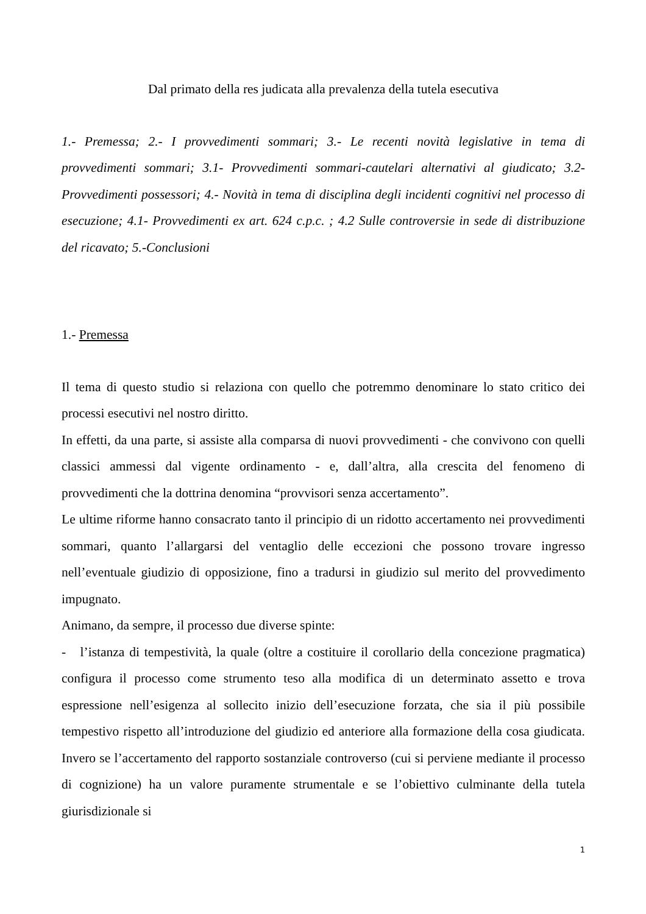Dal primato della res judicata alla prevalenza della tutela esecutiva
1.- Premessa; 2.- I provvedimenti sommari; 3.- Le recenti novità legislative in tema di provvedimenti sommari; 3.1- Provvedimenti sommari-cautelari alternativi al giudicato; 3.2- Provvedimenti possessori; 4.- Novità in tema di disciplina degli incidenti cognitivi nel processo di esecuzione; 4.1- Provvedimenti ex art. 624 c.p.c. ; 4.2 Sulle controversie in sede di distribuzione del ricavato; 5.-Conclusioni
1.- Premessa
Il tema di questo studio si relaziona con quello che potremmo denominare lo stato critico dei processi esecutivi nel nostro diritto.
In effetti, da una parte, si assiste alla comparsa di nuovi provvedimenti - che convivono con quelli classici ammessi dal vigente ordinamento - e, dall’altra, alla crescita del fenomeno di provvedimenti che la dottrina denomina “provvisori senza accertamento”.
Le ultime riforme hanno consacrato tanto il principio di un ridotto accertamento nei provvedimenti sommari, quanto l’allargarsi del ventaglio delle eccezioni che possono trovare ingresso nell’eventuale giudizio di opposizione, fino a tradursi in giudizio sul merito del provvedimento impugnato.
Animano, da sempre, il processo due diverse spinte:
- l’istanza di tempestività, la quale (oltre a costituire il corollario della concezione pragmatica) configura il processo come strumento teso alla modifica di un determinato assetto e trova espressione nell’esigenza al sollecito inizio dell’esecuzione forzata, che sia il più possibile tempestivo rispetto all’introduzione del giudizio ed anteriore alla formazione della cosa giudicata. Invero se l’accertamento del rapporto sostanziale controverso (cui si perviene mediante il processo di cognizione) ha un valore puramente strumentale e se l’obiettivo culminante della tutela giurisdizionale si
1